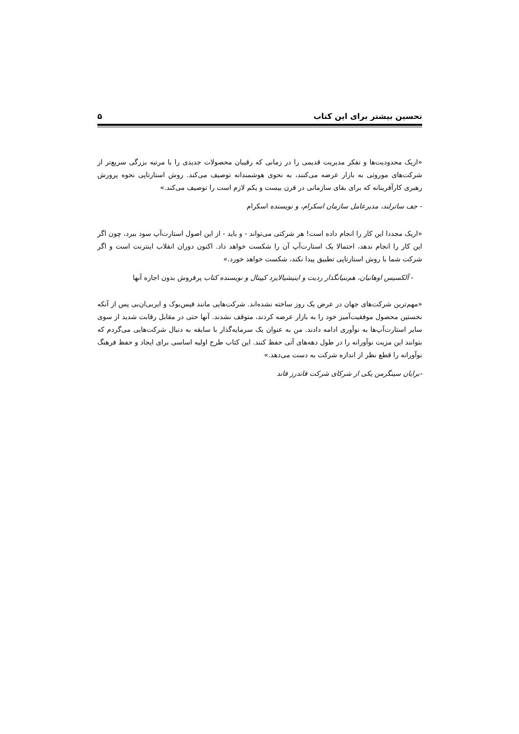تحسین بیشتر برای این کتاب ۵
«اریک محدودیت‌ها و تفکر مدیریت قدیمی را در زمانی که رقیبان محصولات جدیدی را با مرتبه بزرگی سریع‌تر از شرکت‌های موروثی به بازار عرضه می‌کنند، به نحوی هوشمندانه توصیف می‌کند. روش استارتاپی نحوه پرورش رهبری کارآفرینانه که برای بقای سازمانی در قرن بیست و یکم لازم است را توصیف می‌کند.»
- جف ساترلند، مدیرعامل سازمان اسکرام، و نویسنده اسکرام
«اریک مجددا این کار را انجام داده است! هر شرکتی می‌تواند - و باید - از این اصول استارت‌آپ سود ببرد، چون اگر این کار را انجام ندهد، احتمالا یک استارت‌آپ آن را شکست خواهد داد. اکنون دوران انقلاب اینترنت است و اگر شرکت شما با روش استارتاپی تطبیق پیدا نکند، شکست خواهد خورد.»
- آلکسیس اوهانیان، هم‌بنیانگذار ردیت و اینیشیالایزد کپیتال و نویسنده کتاب پرفروش بدون اجازه آنها
«مهم‌ترین شرکت‌های جهان در عرض یک روز ساخته نشده‌اند. شرکت‌هایی مانند فیس‌بوک و ایربی‌ان‌بی پس از آنکه نخستین محصول موفقیت‌آمیز خود را به بازار عرضه کردند، متوقف نشدند. آنها حتی در مقابل رقابت شدید از سوی سایر استارت‌آپ‌ها به نوآوری ادامه دادند. من به عنوان یک سرمایه‌گذار با سابقه به دنبال شرکت‌هایی می‌گردم که بتوانند این مزیت نوآورانه را در طول دهه‌های آتی حفظ کنند. این کتاب طرح اولیه اساسی برای ایجاد و حفظ فرهنگ نوآورانه را قطع نظر از اندازه شرکت به دست می‌دهد.»
-برایان سینگرمن یکی از شرکای شرکت فاندرز فاند